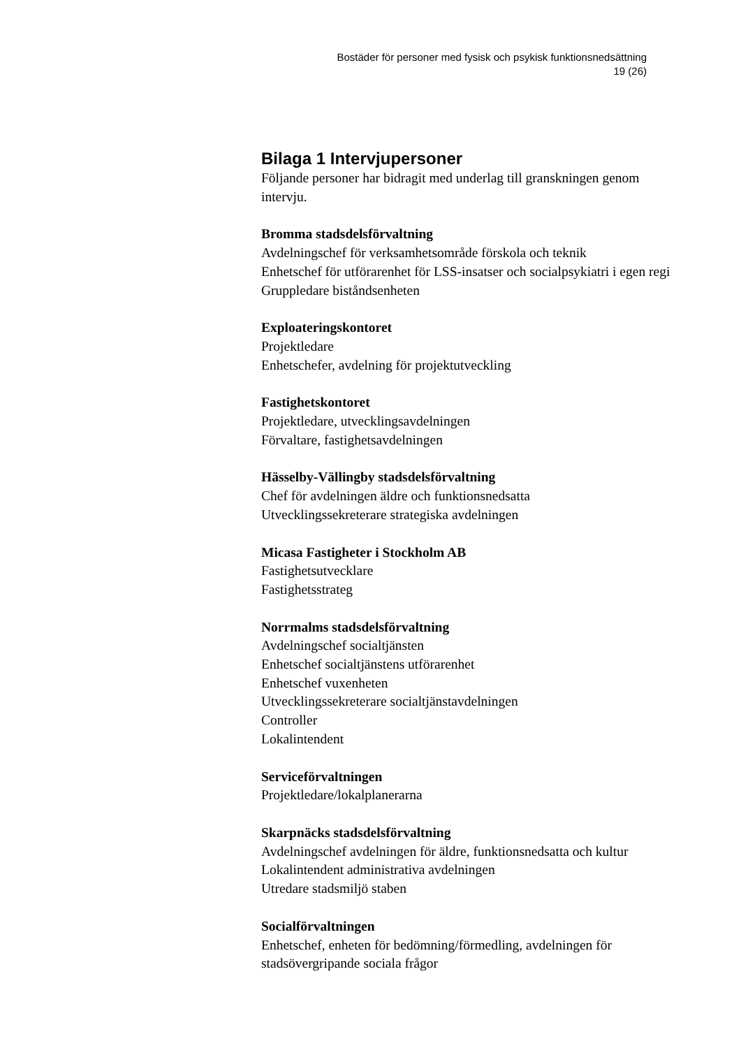Bostäder för personer med fysisk och psykisk funktionsnedsättning
19 (26)
Bilaga 1 Intervjupersoner
Följande personer har bidragit med underlag till granskningen genom intervju.
Bromma stadsdelsförvaltning
Avdelningschef för verksamhetsområde förskola och teknik
Enhetschef för utförarenhet för LSS-insatser och socialpsykiatri i egen regi
Gruppledare biståndsenheten
Exploateringskontoret
Projektledare
Enhetschefer, avdelning för projektutveckling
Fastighetskontoret
Projektledare, utvecklingsavdelningen
Förvaltare, fastighetsavdelningen
Hässelby-Vällingby stadsdelsförvaltning
Chef för avdelningen äldre och funktionsnedsatta
Utvecklingssekreterare strategiska avdelningen
Micasa Fastigheter i Stockholm AB
Fastighetsutvecklare
Fastighetsstrateg
Norrmalms stadsdelsförvaltning
Avdelningschef socialtjänsten
Enhetschef socialtjänstens utförarenhet
Enhetschef vuxenheten
Utvecklingssekreterare socialtjänstavdelningen
Controller
Lokalintendent
Serviceförvaltningen
Projektledare/lokalplanerarna
Skarpnäcks stadsdelsförvaltning
Avdelningschef avdelningen för äldre, funktionsnedsatta och kultur
Lokalintendent administrativa avdelningen
Utredare stadsmiljö staben
Socialförvaltningen
Enhetschef, enheten för bedömning/förmedling, avdelningen för stadsövergripande sociala frågor